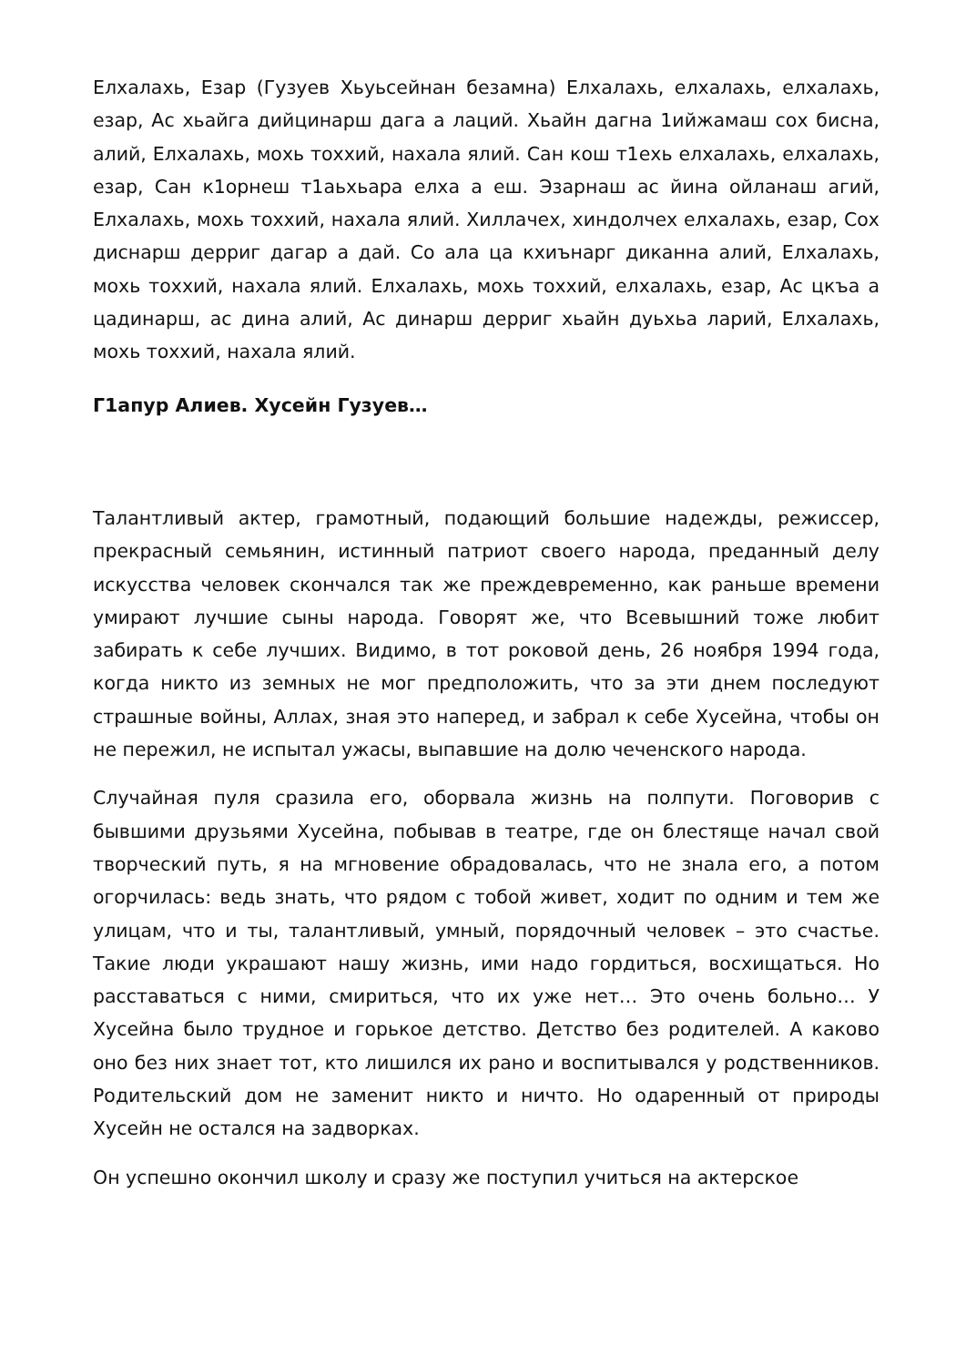Елхалахь, Езар (Гузуев Хьуьсейнан безамна) Елхалахь, елхалахь, елхалахь, езар, Ас хьайга дийцинарш дага а лаций. Хьайн дагна 1ийжамаш сох бисна, алий, Елхалахь, мохь тоххий, нахала ялий. Сан кош т1ехь елхалахь, елхалахь, езар, Сан к1орнеш т1аьхьара елха а еш. Эзарнаш ас йина ойланаш агий, Елхалахь, мохь тоххий, нахала ялий. Хиллачех, хиндолчех елхалахь, езар, Сох диснарш дерриг дагар а дай. Со ала ца кхиънарг диканна алий, Елхалахь, мохь тоххий, нахала ялий. Елхалахь, мохь тоххий, елхалахь, езар, Ас цкъа а цадинарш, ас дина алий, Ас динарш дерриг хьайн дуьхьа ларий, Елхалахь, мохь тоххий, нахала ялий.
Г1апур Алиев. Хусейн Гузуев…
Талантливый актер, грамотный, подающий большие надежды, режиссер, прекрасный семьянин, истинный патриот своего народа, преданный делу искусства человек скончался так же преждевременно, как раньше времени умирают лучшие сыны народа. Говорят же, что Всевышний тоже любит забирать к себе лучших. Видимо, в тот роковой день, 26 ноября 1994 года, когда никто из земных не мог предположить, что за эти днем последуют страшные войны, Аллах, зная это наперед, и забрал к себе Хусейна, чтобы он не пережил, не испытал ужасы, выпавшие на долю чеченского народа.
Случайная пуля сразила его, оборвала жизнь на полпути. Поговорив с бывшими друзьями Хусейна, побывав в театре, где он блестяще начал свой творческий путь, я на мгновение обрадовалась, что не знала его, а потом огорчилась: ведь знать, что рядом с тобой живет, ходит по одним и тем же улицам, что и ты, талантливый, умный, порядочный человек – это счастье. Такие люди украшают нашу жизнь, ими надо гордиться, восхищаться. Но расставаться с ними, смириться, что их уже нет… Это очень больно… У Хусейна было трудное и горькое детство. Детство без родителей. А каково оно без них знает тот, кто лишился их рано и воспитывался у родственников. Родительский дом не заменит никто и ничто. Но одаренный от природы Хусейн не остался на задворках.
Он успешно окончил школу и сразу же поступил учиться на актерское